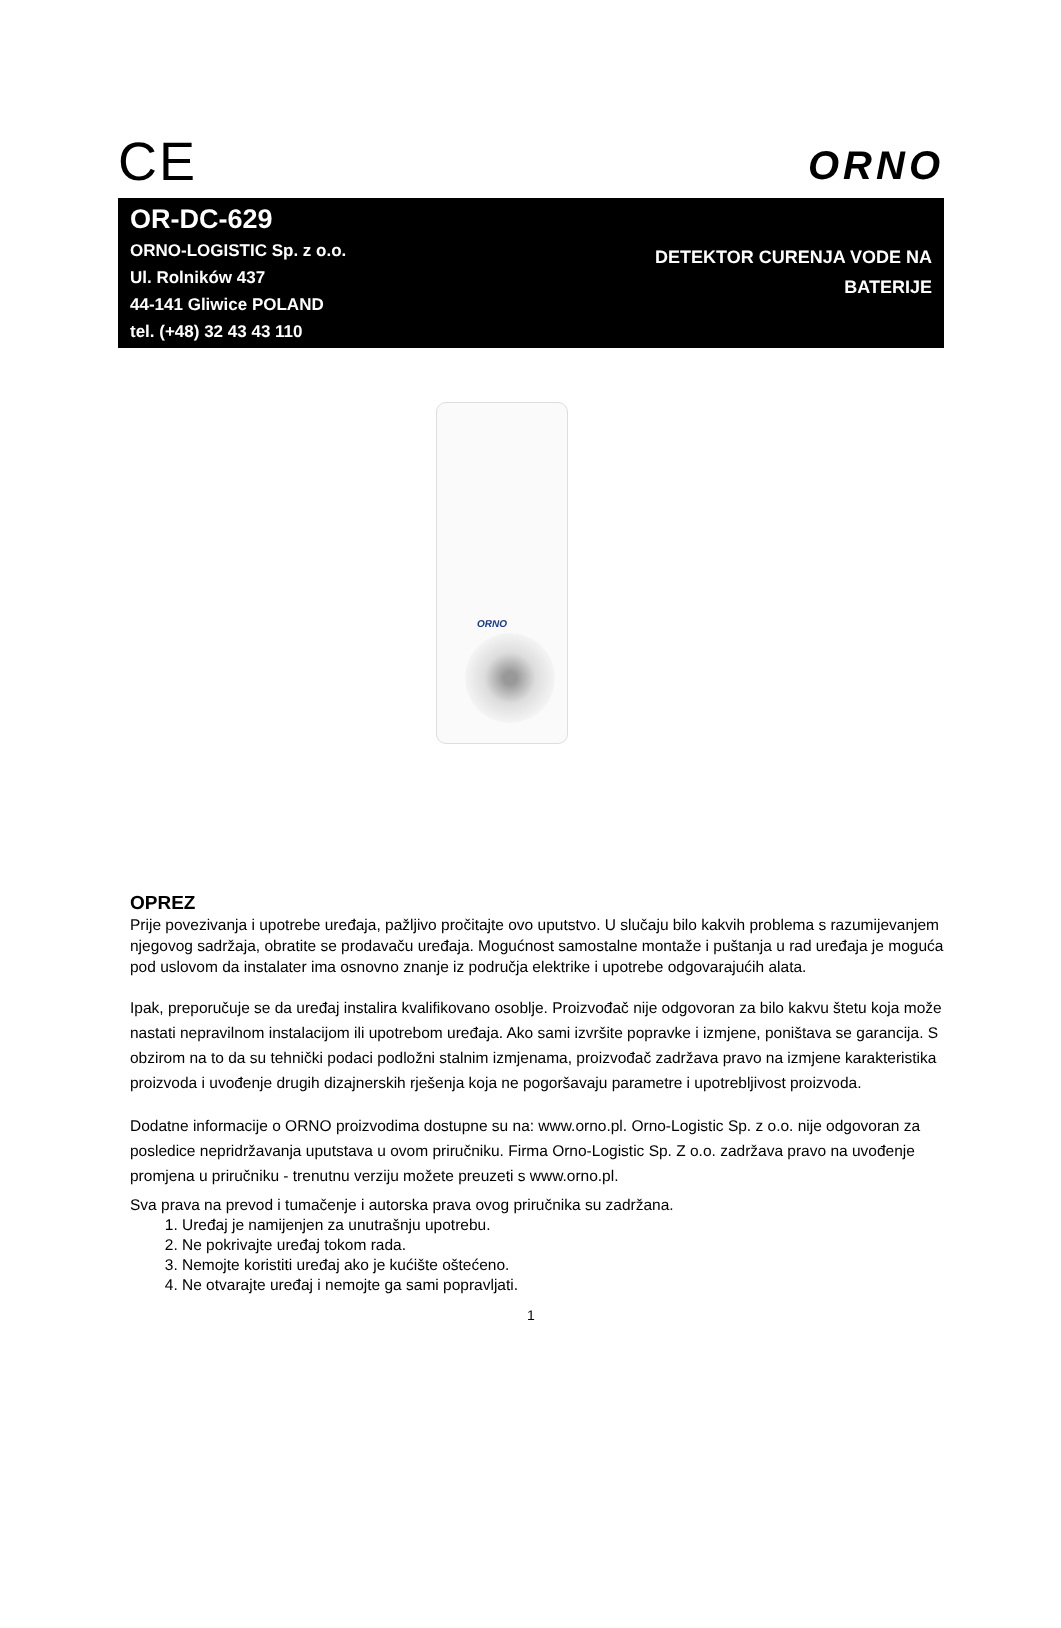CE
ORNO
OR-DC-629
ORNO-LOGISTIC Sp. z o.o.
Ul. Rolników 437
44-141 Gliwice POLAND
tel. (+48) 32 43 43 110
DETEKTOR CURENJA VODE NA
BATERIJE
ORNO
OPREZ
Prije povezivanja i upotrebe uređaja, pažljivo pročitajte ovo uputstvo. U slučaju bilo kakvih problema s razumijevanjem njegovog sadržaja, obratite se prodavaču uređaja. Mogućnost samostalne montaže i puštanja u rad uređaja je moguća pod uslovom da instalater ima osnovno znanje iz područja elektrike i upotrebe odgovarajućih alata.
Ipak, preporučuje se da uređaj instalira kvalifikovano osoblje. Proizvođač nije odgovoran za bilo kakvu štetu koja može nastati nepravilnom instalacijom ili upotrebom uređaja. Ako sami izvršite popravke i izmjene, poništava se garancija. S obzirom na to da su tehnički podaci podložni stalnim izmjenama, proizvođač zadržava pravo na izmjene karakteristika proizvoda i uvođenje drugih dizajnerskih rješenja koja ne pogoršavaju parametre i upotrebljivost proizvoda.
Dodatne informacije o ORNO proizvodima dostupne su na: www.orno.pl. Orno-Logistic Sp. z o.o. nije odgovoran za posledice nepridržavanja uputstava u ovom priručniku. Firma Orno-Logistic Sp. Z o.o. zadržava pravo na uvođenje promjena u priručniku - trenutnu verziju možete preuzeti s www.orno.pl.
Sva prava na prevod i tumačenje i autorska prava ovog priručnika su zadržana.
1. Uređaj je namijenjen za unutrašnju upotrebu.
2. Ne pokrivajte uređaj tokom rada.
3. Nemojte koristiti uređaj ako je kućište oštećeno.
4. Ne otvarajte uređaj i nemojte ga sami popravljati.
1